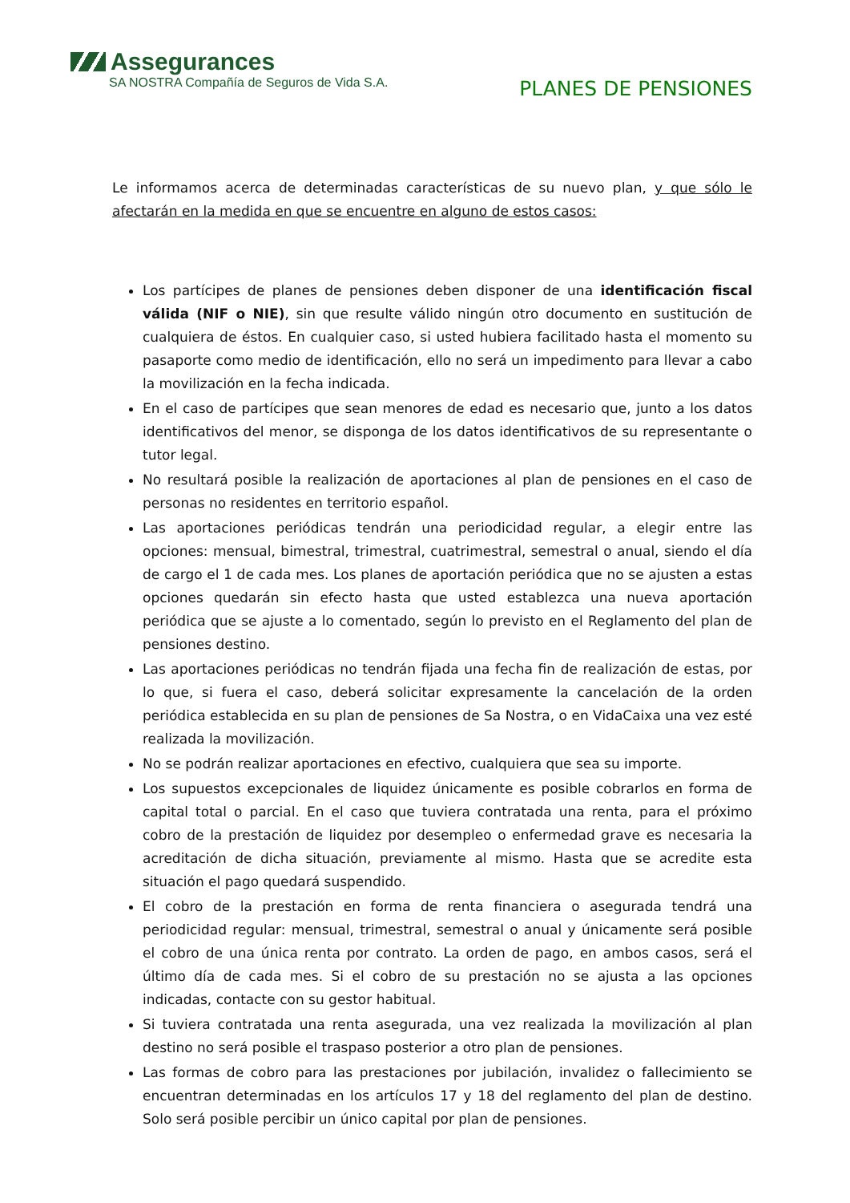Assegurances
SA NOSTRA Compañía de Seguros de Vida S.A.
PLANES DE PENSIONES
Le informamos acerca de determinadas características de su nuevo plan, y que sólo le afectarán en la medida en que se encuentre en alguno de estos casos:
Los partícipes de planes de pensiones deben disponer de una identificación fiscal válida (NIF o NIE), sin que resulte válido ningún otro documento en sustitución de cualquiera de éstos. En cualquier caso, si usted hubiera facilitado hasta el momento su pasaporte como medio de identificación, ello no será un impedimento para llevar a cabo la movilización en la fecha indicada.
En el caso de partícipes que sean menores de edad es necesario que, junto a los datos identificativos del menor, se disponga de los datos identificativos de su representante o tutor legal.
No resultará posible la realización de aportaciones al plan de pensiones en el caso de personas no residentes en territorio español.
Las aportaciones periódicas tendrán una periodicidad regular, a elegir entre las opciones: mensual, bimestral, trimestral, cuatrimestral, semestral o anual, siendo el día de cargo el 1 de cada mes. Los planes de aportación periódica que no se ajusten a estas opciones quedarán sin efecto hasta que usted establezca una nueva aportación periódica que se ajuste a lo comentado, según lo previsto en el Reglamento del plan de pensiones destino.
Las aportaciones periódicas no tendrán fijada una fecha fin de realización de estas, por lo que, si fuera el caso, deberá solicitar expresamente la cancelación de la orden periódica establecida en su plan de pensiones de Sa Nostra, o en VidaCaixa una vez esté realizada la movilización.
No se podrán realizar aportaciones en efectivo, cualquiera que sea su importe.
Los supuestos excepcionales de liquidez únicamente es posible cobrarlos en forma de capital total o parcial. En el caso que tuviera contratada una renta, para el próximo cobro de la prestación de liquidez por desempleo o enfermedad grave es necesaria la acreditación de dicha situación, previamente al mismo. Hasta que se acredite esta situación el pago quedará suspendido.
El cobro de la prestación en forma de renta financiera o asegurada tendrá una periodicidad regular: mensual, trimestral, semestral o anual y únicamente será posible el cobro de una única renta por contrato. La orden de pago, en ambos casos, será el último día de cada mes. Si el cobro de su prestación no se ajusta a las opciones indicadas, contacte con su gestor habitual.
Si tuviera contratada una renta asegurada, una vez realizada la movilización al plan destino no será posible el traspaso posterior a otro plan de pensiones.
Las formas de cobro para las prestaciones por jubilación, invalidez o fallecimiento se encuentran determinadas en los artículos 17 y 18 del reglamento del plan de destino. Solo será posible percibir un único capital por plan de pensiones.